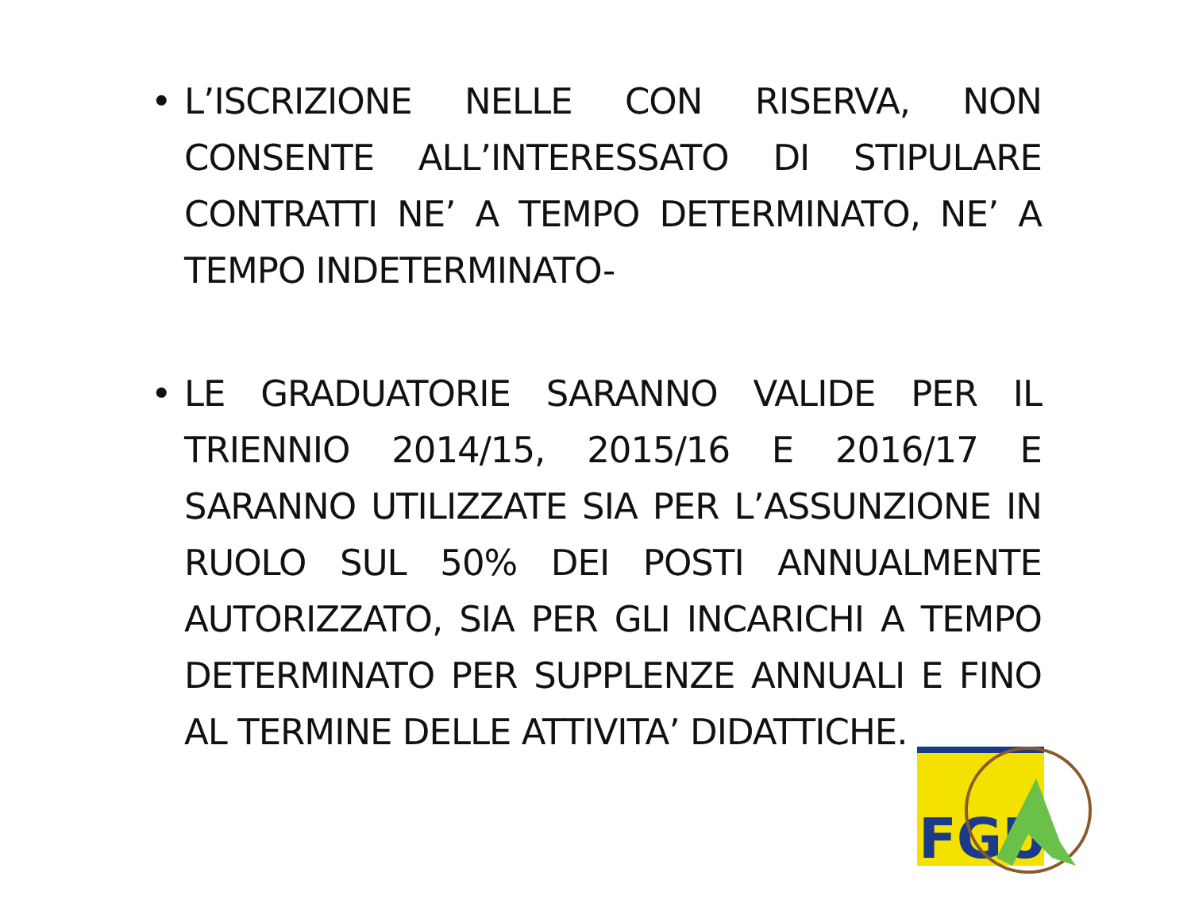• L’ISCRIZIONE NELLE CON RISERVA, NON CONSENTE ALL’INTERESSATO DI STIPULARE CONTRATTI NE’ A TEMPO DETERMINATO, NE’ A TEMPO INDETERMINATO-
• LE GRADUATORIE SARANNO VALIDE PER IL TRIENNIO 2014/15, 2015/16 E 2016/17 E SARANNO UTILIZZATE SIA PER L’ASSUNZIONE IN RUOLO SUL 50% DEI POSTI ANNUALMENTE AUTORIZZATO, SIA PER GLI INCARICHI A TEMPO DETERMINATO PER SUPPLENZE ANNUALI E FINO AL TERMINE DELLE ATTIVITA’ DIDATTICHE.
FGU